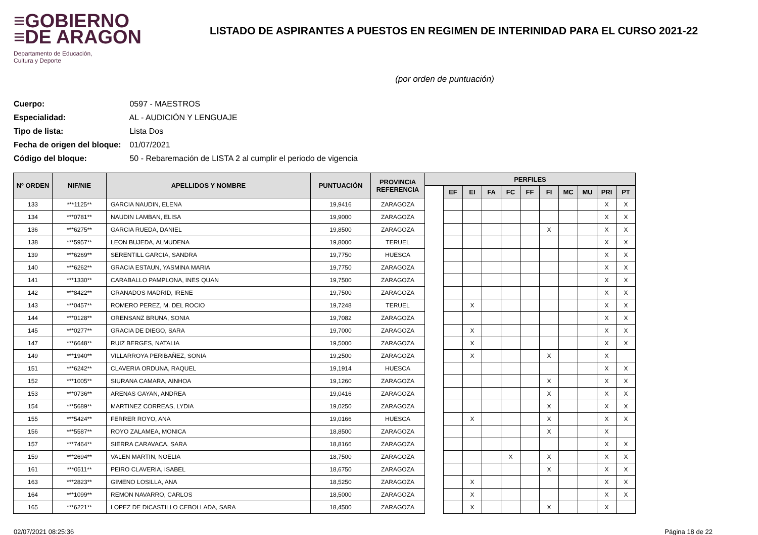≡GOBIERNO
≡DE ARAGON
Departamento de Educación,
Cultura y Deporte
LISTADO DE ASPIRANTES A PUESTOS EN REGIMEN DE INTERINIDAD PARA EL CURSO 2021-22
(por orden de puntuación)
Cuerpo: 0597 - MAESTROS
Especialidad: AL - AUDICIÓN Y LENGUAJE
Tipo de lista: Lista Dos
Fecha de origen del bloque: 01/07/2021
Código del bloque: 50 - Rebaremación de LISTA 2 al cumplir el periodo de vigencia
| Nº ORDEN | NIF/NIE | APELLIDOS Y NOMBRE | PUNTUACIÓN | PROVINCIA REFERENCIA | PERFILES | | | | | | | | | | |
| --- | --- | --- | --- | --- | --- | --- | --- | --- | --- | --- | --- | --- | --- | --- | --- |
| | | | | | | EF | EI | FA | FC | FF | FI | MC | MU | PRI | PT |
| 133 | ***1125** | GARCIA NAUDIN, ELENA | 19,9416 | ZARAGOZA | | | | | | | | | | X | X |
| 134 | ***0781** | NAUDIN LAMBAN, ELISA | 19,9000 | ZARAGOZA | | | | | | | | | | X | X |
| 136 | ***6275** | GARCIA RUEDA, DANIEL | 19,8500 | ZARAGOZA | | | | | | | X | | | X | X |
| 138 | ***5957** | LEON BUJEDA, ALMUDENA | 19,8000 | TERUEL | | | | | | | | | | X | X |
| 139 | ***6269** | SERENTILL GARCIA, SANDRA | 19,7750 | HUESCA | | | | | | | | | | X | X |
| 140 | ***6262** | GRACIA ESTAUN, YASMINA MARIA | 19,7750 | ZARAGOZA | | | | | | | | | | X | X |
| 141 | ***1330** | CARABALLO PAMPLONA, INES QUAN | 19,7500 | ZARAGOZA | | | | | | | | | | X | X |
| 142 | ***8422** | GRANADOS MADRID, IRENE | 19,7500 | ZARAGOZA | | | | | | | | | | X | X |
| 143 | ***0457** | ROMERO PEREZ, M. DEL ROCIO | 19,7248 | TERUEL | | | X | | | | | | | X | X |
| 144 | ***0128** | ORENSANZ BRUNA, SONIA | 19,7082 | ZARAGOZA | | | | | | | | | | X | X |
| 145 | ***0277** | GRACIA DE DIEGO, SARA | 19,7000 | ZARAGOZA | | | X | | | | | | | X | X |
| 147 | ***6648** | RUIZ BERGES, NATALIA | 19,5000 | ZARAGOZA | | | X | | | | | | | X | X |
| 149 | ***1940** | VILLARROYA PERIBAÑEZ, SONIA | 19,2500 | ZARAGOZA | | | X | | | | X | | | X | |
| 151 | ***6242** | CLAVERIA ORDUNA, RAQUEL | 19,1914 | HUESCA | | | | | | | | | | X | X |
| 152 | ***1005** | SIURANA CAMARA, AINHOA | 19,1260 | ZARAGOZA | | | | | | | X | | | X | X |
| 153 | ***0736** | ARENAS GAYAN, ANDREA | 19,0416 | ZARAGOZA | | | | | | | X | | | X | X |
| 154 | ***5689** | MARTINEZ CORREAS, LYDIA | 19,0250 | ZARAGOZA | | | | | | | X | | | X | X |
| 155 | ***5424** | FERRER ROYO, ANA | 19,0166 | HUESCA | | | X | | | | X | | | X | X |
| 156 | ***5587** | ROYO ZALAMEA, MONICA | 18,8500 | ZARAGOZA | | | | | | | X | | | X | |
| 157 | ***7464** | SIERRA CARAVACA, SARA | 18,8166 | ZARAGOZA | | | | | | | | | | X | X |
| 159 | ***2694** | VALEN MARTIN, NOELIA | 18,7500 | ZARAGOZA | | | | | X | | X | | | X | X |
| 161 | ***0511** | PEIRO CLAVERIA, ISABEL | 18,6750 | ZARAGOZA | | | | | | | X | | | X | X |
| 163 | ***2823** | GIMENO LOSILLA, ANA | 18,5250 | ZARAGOZA | | | X | | | | | | | X | X |
| 164 | ***1099** | REMON NAVARRO, CARLOS | 18,5000 | ZARAGOZA | | | X | | | | | | | X | X |
| 165 | ***6221** | LOPEZ DE DICASTILLO CEBOLLADA, SARA | 18,4500 | ZARAGOZA | | | X | | | | X | | | X | |
02/07/2021 08:25:36 Página 18 de 22